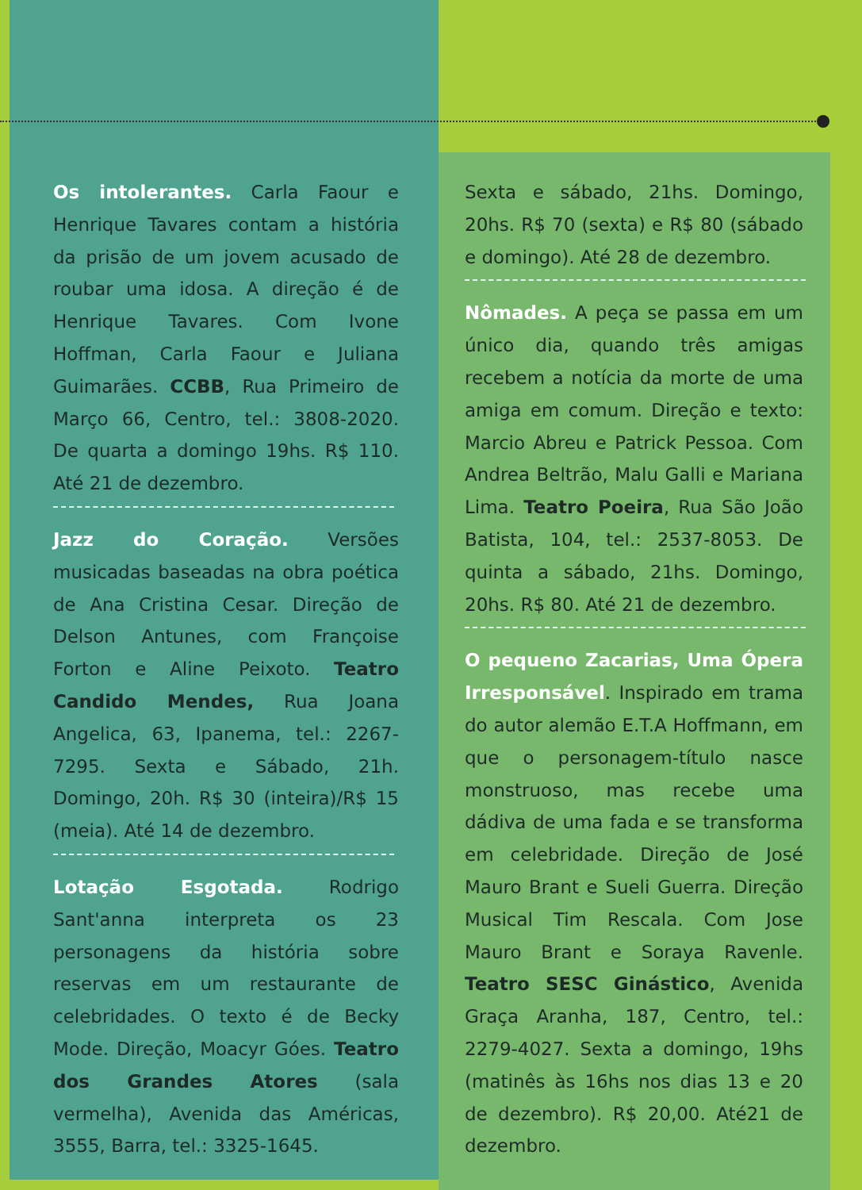Os intolerantes. Carla Faour e Henrique Tavares contam a história da prisão de um jovem acusado de roubar uma idosa. A direção é de Henrique Tavares. Com Ivone Hoffman, Carla Faour e Juliana Guimarães. CCBB, Rua Primeiro de Março 66, Centro, tel.: 3808-2020. De quarta a domingo 19hs. R$ 110. Até 21 de dezembro.
Jazz do Coração. Versões musicadas baseadas na obra poética de Ana Cristina Cesar. Direção de Delson Antunes, com Françoise Forton e Aline Peixoto. Teatro Candido Mendes, Rua Joana Angelica, 63, Ipanema, tel.: 2267-7295. Sexta e Sábado, 21h. Domingo, 20h. R$ 30 (inteira)/R$ 15 (meia). Até 14 de dezembro.
Lotação Esgotada. Rodrigo Sant'anna interpreta os 23 personagens da história sobre reservas em um restaurante de celebridades. O texto é de Becky Mode. Direção, Moacyr Góes. Teatro dos Grandes Atores (sala vermelha), Avenida das Américas, 3555, Barra, tel.: 3325-1645.
Sexta e sábado, 21hs. Domingo, 20hs. R$ 70 (sexta) e R$ 80 (sábado e domingo). Até 28 de dezembro.
Nômades. A peça se passa em um único dia, quando três amigas recebem a notícia da morte de uma amiga em comum. Direção e texto: Marcio Abreu e Patrick Pessoa. Com Andrea Beltrão, Malu Galli e Mariana Lima. Teatro Poeira, Rua São João Batista, 104, tel.: 2537-8053. De quinta a sábado, 21hs. Domingo, 20hs. R$ 80. Até 21 de dezembro.
O pequeno Zacarias, Uma Ópera Irresponsável. Inspirado em trama do autor alemão E.T.A Hoffmann, em que o personagem-título nasce monstruoso, mas recebe uma dádiva de uma fada e se transforma em celebridade. Direção de José Mauro Brant e Sueli Guerra. Direção Musical Tim Rescala. Com Jose Mauro Brant e Soraya Ravenle. Teatro SESC Ginástico, Avenida Graça Aranha, 187, Centro, tel.: 2279-4027. Sexta a domingo, 19hs (matinês às 16hs nos dias 13 e 20 de dezembro). R$ 20,00. Até21 de dezembro.